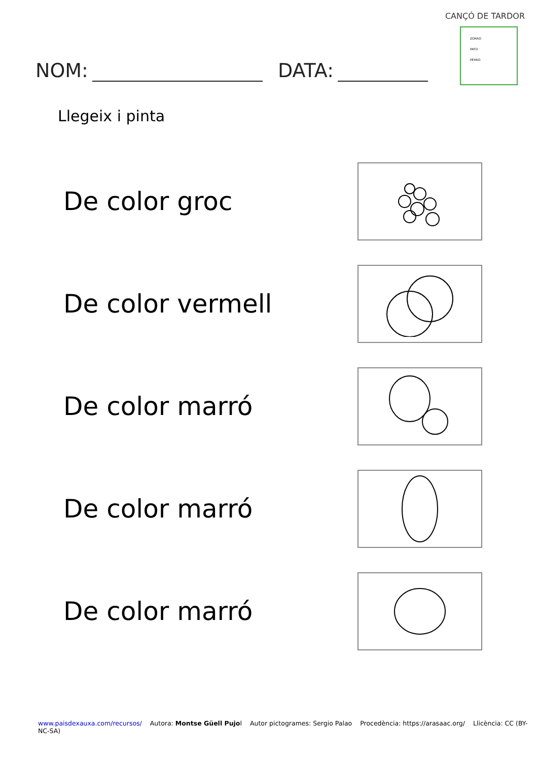CANÇÓ DE TARDOR
ZORRO
PATO
PERRO
NOM: DATA:
Llegeix i pinta
De color groc
De color vermell
De color marró
De color marró
De color marró
www.paisdexauxa.com/recursos/ Autora: Montse Güell Pujol Autor pictogrames: Sergio Palao Procedència: https://arasaac.org/ Llicència: CC (BY-NC-SA)